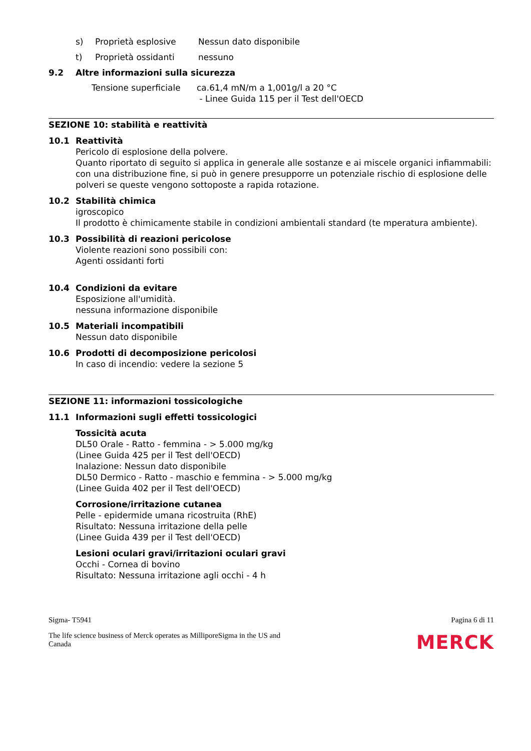s) Proprietà esplosive Nessun dato disponibile
t) Proprietà ossidanti nessuno
9.2 Altre informazioni sulla sicurezza
Tensione superficiale ca.61,4 mN/m a 1,001g/l a 20 °C
- Linee Guida 115 per il Test dell'OECD
SEZIONE 10: stabilità e reattività
10.1 Reattività
Pericolo di esplosione della polvere.
Quanto riportato di seguito si applica in generale alle sostanze e ai miscele organici infiammabili: con una distribuzione fine, si può in genere presupporre un potenziale rischio di esplosione delle polveri se queste vengono sottoposte a rapida rotazione.
10.2 Stabilità chimica
igroscopico
Il prodotto è chimicamente stabile in condizioni ambientali standard (te mperatura ambiente).
10.3 Possibilità di reazioni pericolose
Violente reazioni sono possibili con:
Agenti ossidanti forti
10.4 Condizioni da evitare
Esposizione all'umidità.
nessuna informazione disponibile
10.5 Materiali incompatibili
Nessun dato disponibile
10.6 Prodotti di decomposizione pericolosi
In caso di incendio: vedere la sezione 5
SEZIONE 11: informazioni tossicologiche
11.1 Informazioni sugli effetti tossicologici
Tossicità acuta
DL50 Orale - Ratto - femmina - > 5.000 mg/kg
(Linee Guida 425 per il Test dell'OECD)
Inalazione: Nessun dato disponibile
DL50 Dermico - Ratto - maschio e femmina - > 5.000 mg/kg
(Linee Guida 402 per il Test dell'OECD)
Corrosione/irritazione cutanea
Pelle - epidermide umana ricostruita (RhE)
Risultato: Nessuna irritazione della pelle
(Linee Guida 439 per il Test dell'OECD)
Lesioni oculari gravi/irritazioni oculari gravi
Occhi - Cornea di bovino
Risultato: Nessuna irritazione agli occhi - 4 h
Sigma- T5941 Pagina 6 di 11
The life science business of Merck operates as MilliporeSigma in the US and Canada MERCK